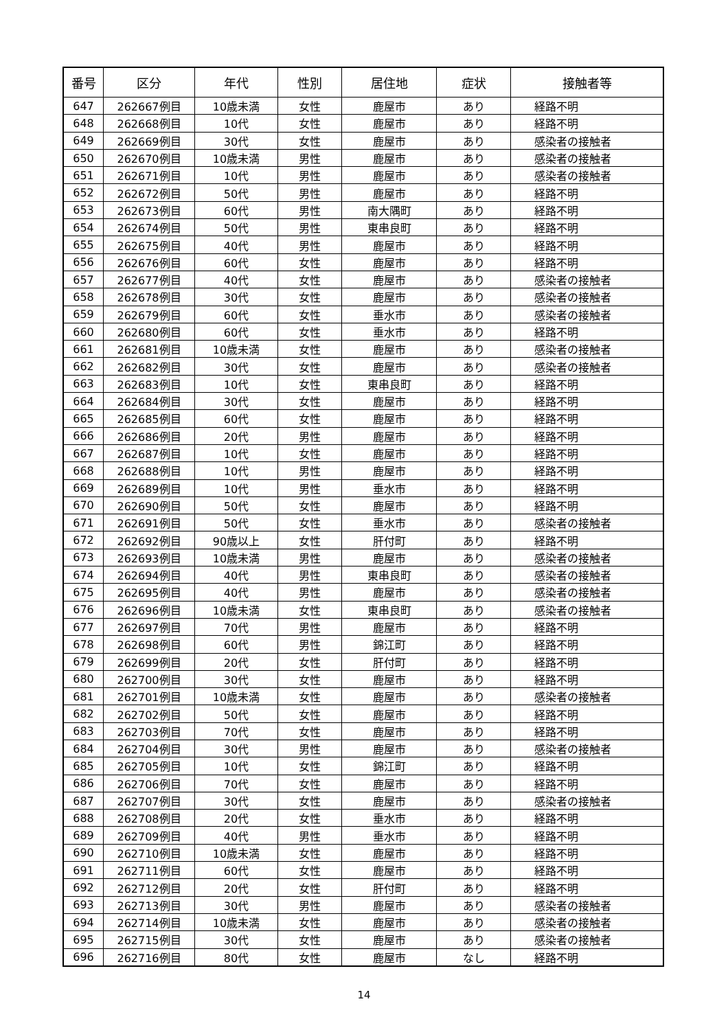| 番号 | 区分 | 年代 | 性別 | 居住地 | 症状 | 接触者等 |
| --- | --- | --- | --- | --- | --- | --- |
| 647 | 262667例目 | 10歳未満 | 女性 | 鹿屋市 | あり | 経路不明 |
| 648 | 262668例目 | 10代 | 女性 | 鹿屋市 | あり | 経路不明 |
| 649 | 262669例目 | 30代 | 女性 | 鹿屋市 | あり | 感染者の接触者 |
| 650 | 262670例目 | 10歳未満 | 男性 | 鹿屋市 | あり | 感染者の接触者 |
| 651 | 262671例目 | 10代 | 男性 | 鹿屋市 | あり | 感染者の接触者 |
| 652 | 262672例目 | 50代 | 男性 | 鹿屋市 | あり | 経路不明 |
| 653 | 262673例目 | 60代 | 男性 | 南大隅町 | あり | 経路不明 |
| 654 | 262674例目 | 50代 | 男性 | 東串良町 | あり | 経路不明 |
| 655 | 262675例目 | 40代 | 男性 | 鹿屋市 | あり | 経路不明 |
| 656 | 262676例目 | 60代 | 女性 | 鹿屋市 | あり | 経路不明 |
| 657 | 262677例目 | 40代 | 女性 | 鹿屋市 | あり | 感染者の接触者 |
| 658 | 262678例目 | 30代 | 女性 | 鹿屋市 | あり | 感染者の接触者 |
| 659 | 262679例目 | 60代 | 女性 | 垂水市 | あり | 感染者の接触者 |
| 660 | 262680例目 | 60代 | 女性 | 垂水市 | あり | 経路不明 |
| 661 | 262681例目 | 10歳未満 | 女性 | 鹿屋市 | あり | 感染者の接触者 |
| 662 | 262682例目 | 30代 | 女性 | 鹿屋市 | あり | 感染者の接触者 |
| 663 | 262683例目 | 10代 | 女性 | 東串良町 | あり | 経路不明 |
| 664 | 262684例目 | 30代 | 女性 | 鹿屋市 | あり | 経路不明 |
| 665 | 262685例目 | 60代 | 女性 | 鹿屋市 | あり | 経路不明 |
| 666 | 262686例目 | 20代 | 男性 | 鹿屋市 | あり | 経路不明 |
| 667 | 262687例目 | 10代 | 女性 | 鹿屋市 | あり | 経路不明 |
| 668 | 262688例目 | 10代 | 男性 | 鹿屋市 | あり | 経路不明 |
| 669 | 262689例目 | 10代 | 男性 | 垂水市 | あり | 経路不明 |
| 670 | 262690例目 | 50代 | 女性 | 鹿屋市 | あり | 経路不明 |
| 671 | 262691例目 | 50代 | 女性 | 垂水市 | あり | 感染者の接触者 |
| 672 | 262692例目 | 90歳以上 | 女性 | 肝付町 | あり | 経路不明 |
| 673 | 262693例目 | 10歳未満 | 男性 | 鹿屋市 | あり | 感染者の接触者 |
| 674 | 262694例目 | 40代 | 男性 | 東串良町 | あり | 感染者の接触者 |
| 675 | 262695例目 | 40代 | 男性 | 鹿屋市 | あり | 感染者の接触者 |
| 676 | 262696例目 | 10歳未満 | 女性 | 東串良町 | あり | 感染者の接触者 |
| 677 | 262697例目 | 70代 | 男性 | 鹿屋市 | あり | 経路不明 |
| 678 | 262698例目 | 60代 | 男性 | 錦江町 | あり | 経路不明 |
| 679 | 262699例目 | 20代 | 女性 | 肝付町 | あり | 経路不明 |
| 680 | 262700例目 | 30代 | 女性 | 鹿屋市 | あり | 経路不明 |
| 681 | 262701例目 | 10歳未満 | 女性 | 鹿屋市 | あり | 感染者の接触者 |
| 682 | 262702例目 | 50代 | 女性 | 鹿屋市 | あり | 経路不明 |
| 683 | 262703例目 | 70代 | 女性 | 鹿屋市 | あり | 経路不明 |
| 684 | 262704例目 | 30代 | 男性 | 鹿屋市 | あり | 感染者の接触者 |
| 685 | 262705例目 | 10代 | 女性 | 錦江町 | あり | 経路不明 |
| 686 | 262706例目 | 70代 | 女性 | 鹿屋市 | あり | 経路不明 |
| 687 | 262707例目 | 30代 | 女性 | 鹿屋市 | あり | 感染者の接触者 |
| 688 | 262708例目 | 20代 | 女性 | 垂水市 | あり | 経路不明 |
| 689 | 262709例目 | 40代 | 男性 | 垂水市 | あり | 経路不明 |
| 690 | 262710例目 | 10歳未満 | 女性 | 鹿屋市 | あり | 経路不明 |
| 691 | 262711例目 | 60代 | 女性 | 鹿屋市 | あり | 経路不明 |
| 692 | 262712例目 | 20代 | 女性 | 肝付町 | あり | 経路不明 |
| 693 | 262713例目 | 30代 | 男性 | 鹿屋市 | あり | 感染者の接触者 |
| 694 | 262714例目 | 10歳未満 | 女性 | 鹿屋市 | あり | 感染者の接触者 |
| 695 | 262715例目 | 30代 | 女性 | 鹿屋市 | あり | 感染者の接触者 |
| 696 | 262716例目 | 80代 | 女性 | 鹿屋市 | なし | 経路不明 |
14